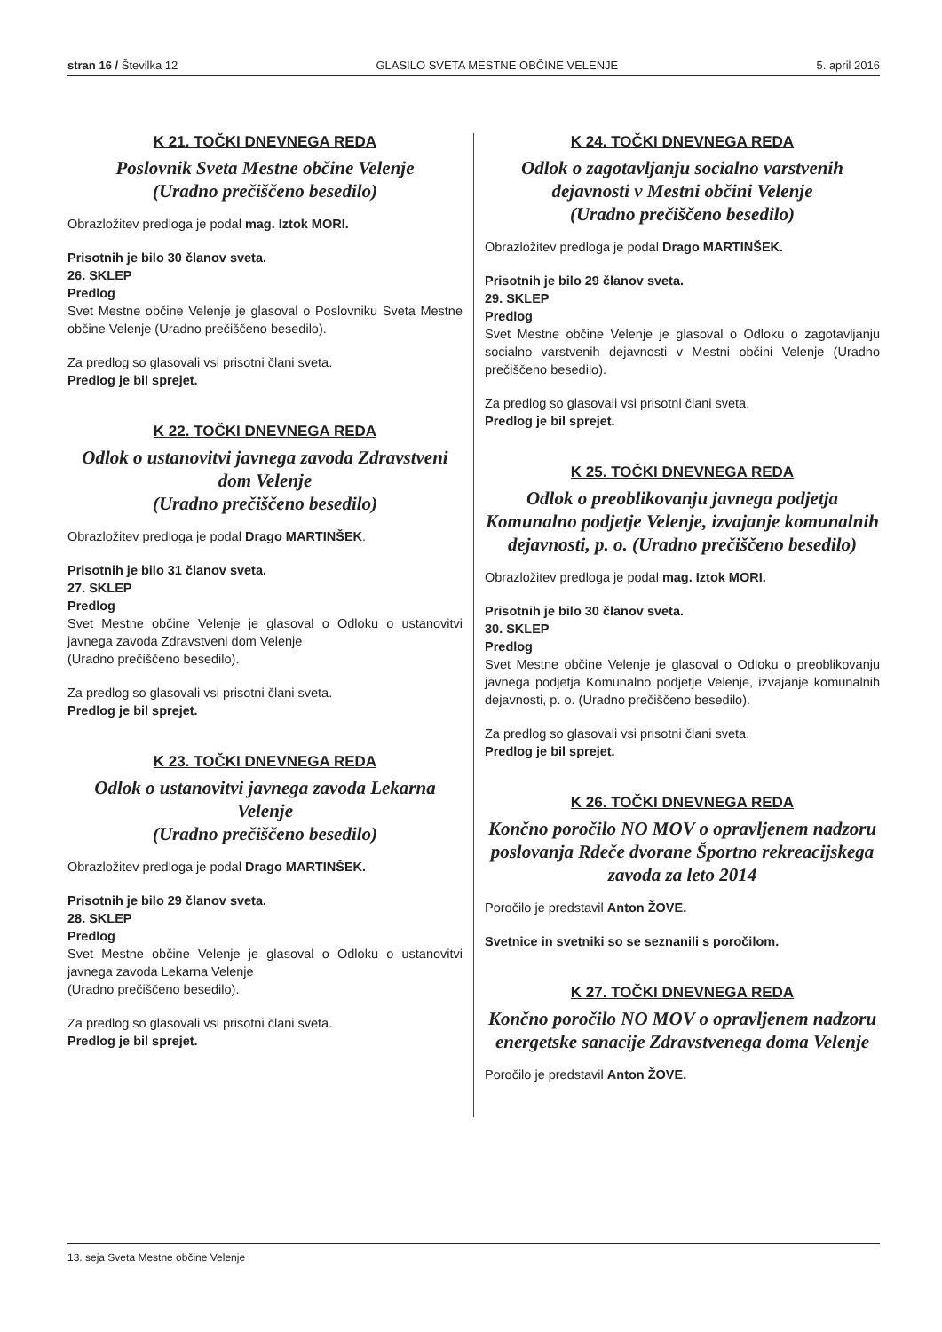stran 16 / Številka 12 GLASILO SVETA MESTNE OBČINE VELENJE 5. april 2016
K 21. TOČKI DNEVNEGA REDA
Poslovnik Sveta Mestne občine Velenje
(Uradno prečiščeno besedilo)
Obrazložitev predloga je podal mag. Iztok MORI.
Prisotnih je bilo 30 članov sveta.
26. SKLEP
Predlog
Svet Mestne občine Velenje je glasoval o Poslovniku Sveta Mestne občine Velenje (Uradno prečiščeno besedilo).
Za predlog so glasovali vsi prisotni člani sveta.
Predlog je bil sprejet.
K 22. TOČKI DNEVNEGA REDA
Odlok o ustanovitvi javnega zavoda Zdravstveni dom Velenje
(Uradno prečiščeno besedilo)
Obrazložitev predloga je podal Drago MARTINŠEK.
Prisotnih je bilo 31 članov sveta.
27. SKLEP
Predlog
Svet Mestne občine Velenje je glasoval o Odloku o ustanovitvi javnega zavoda Zdravstveni dom Velenje
(Uradno prečiščeno besedilo).
Za predlog so glasovali vsi prisotni člani sveta.
Predlog je bil sprejet.
K 23. TOČKI DNEVNEGA REDA
Odlok o ustanovitvi javnega zavoda Lekarna Velenje
(Uradno prečiščeno besedilo)
Obrazložitev predloga je podal Drago MARTINŠEK.
Prisotnih je bilo 29 članov sveta.
28. SKLEP
Predlog
Svet Mestne občine Velenje je glasoval o Odloku o ustanovitvi javnega zavoda Lekarna Velenje
(Uradno prečiščeno besedilo).
Za predlog so glasovali vsi prisotni člani sveta.
Predlog je bil sprejet.
K 24. TOČKI DNEVNEGA REDA
Odlok o zagotavljanju socialno varstvenih dejavnosti v Mestni občini Velenje
(Uradno prečiščeno besedilo)
Obrazložitev predloga je podal Drago MARTINŠEK.
Prisotnih je bilo 29 članov sveta.
29. SKLEP
Predlog
Svet Mestne občine Velenje je glasoval o Odloku o zagotavljanju socialno varstvenih dejavnosti v Mestni občini Velenje (Uradno prečiščeno besedilo).
Za predlog so glasovali vsi prisotni člani sveta.
Predlog je bil sprejet.
K 25. TOČKI DNEVNEGA REDA
Odlok o preoblikovanju javnega podjetja Komunalno podjetje Velenje, izvajanje komunalnih dejavnosti, p. o. (Uradno prečiščeno besedilo)
Obrazložitev predloga je podal mag. Iztok MORI.
Prisotnih je bilo 30 članov sveta.
30. SKLEP
Predlog
Svet Mestne občine Velenje je glasoval o Odloku o preoblikovanju javnega podjetja Komunalno podjetje Velenje, izvajanje komunalnih dejavnosti, p. o. (Uradno prečiščeno besedilo).
Za predlog so glasovali vsi prisotni člani sveta.
Predlog je bil sprejet.
K 26. TOČKI DNEVNEGA REDA
Končno poročilo NO MOV o opravljenem nadzoru poslovanja Rdeče dvorane Športno rekreacijskega zavoda za leto 2014
Poročilo je predstavil Anton ŽOVE.
Svetnice in svetniki so se seznanili s poročilom.
K 27. TOČKI DNEVNEGA REDA
Končno poročilo NO MOV o opravljenem nadzoru energetske sanacije Zdravstvenega doma Velenje
Poročilo je predstavil Anton ŽOVE.
13. seja Sveta Mestne občine Velenje